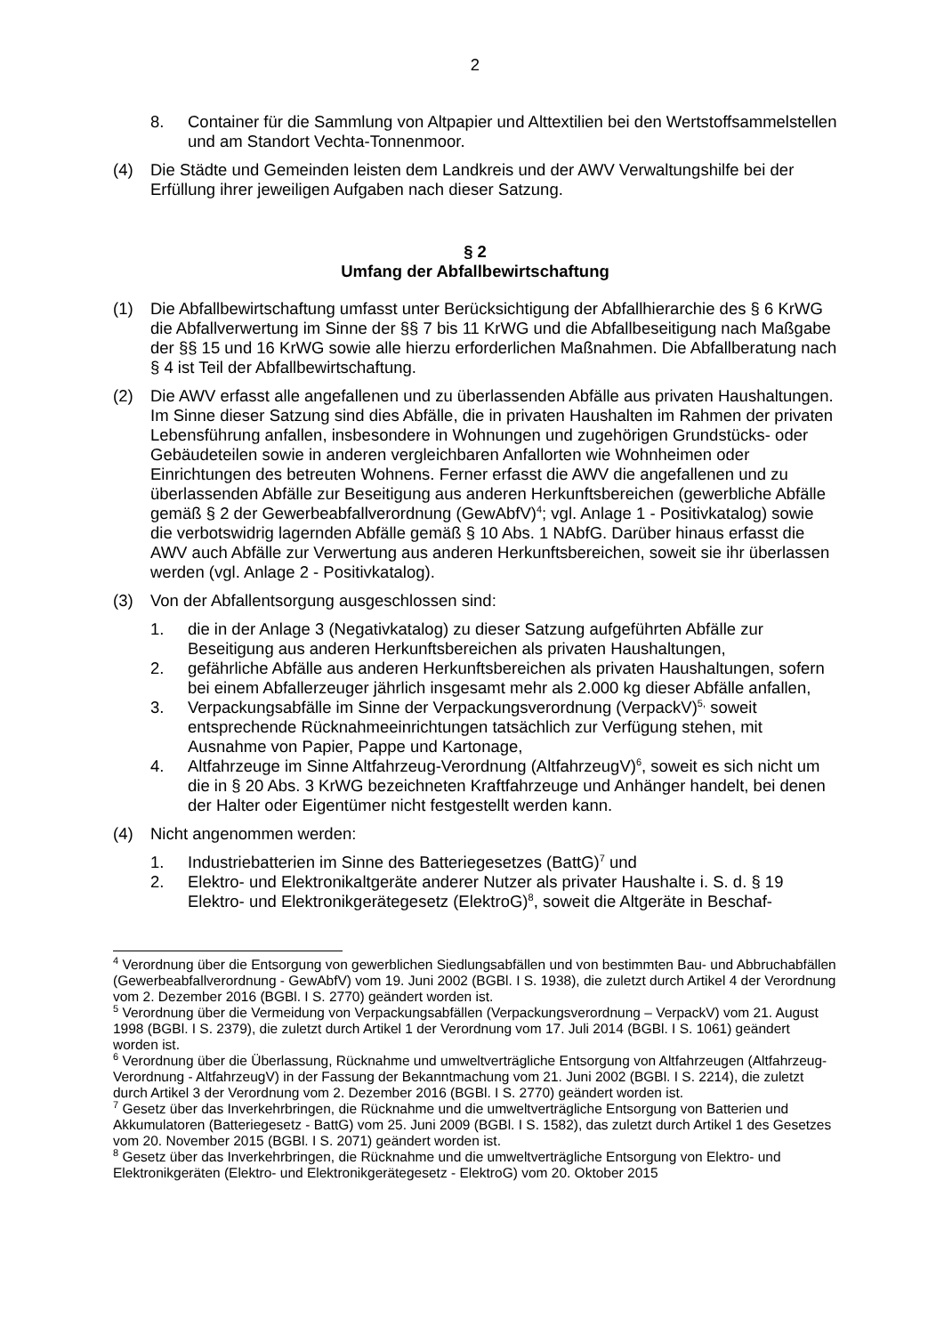2
8. Container für die Sammlung von Altpapier und Alttextilien bei den Wertstoffsammelstellen und am Standort Vechta-Tonnenmoor.
(4) Die Städte und Gemeinden leisten dem Landkreis und der AWV Verwaltungshilfe bei der Erfüllung ihrer jeweiligen Aufgaben nach dieser Satzung.
§ 2
Umfang der Abfallbewirtschaftung
(1) Die Abfallbewirtschaftung umfasst unter Berücksichtigung der Abfallhierarchie des § 6 KrWG die Abfallverwertung im Sinne der §§ 7 bis 11 KrWG und die Abfallbeseitigung nach Maßgabe der §§ 15 und 16 KrWG sowie alle hierzu erforderlichen Maßnahmen. Die Abfallberatung nach § 4 ist Teil der Abfallbewirtschaftung.
(2) Die AWV erfasst alle angefallenen und zu überlassenden Abfälle aus privaten Haushaltungen. Im Sinne dieser Satzung sind dies Abfälle, die in privaten Haushalten im Rahmen der privaten Lebensführung anfallen, insbesondere in Wohnungen und zugehörigen Grundstücks- oder Gebäudeteilen sowie in anderen vergleichbaren Anfallorten wie Wohnheimen oder Einrichtungen des betreuten Wohnens. Ferner erfasst die AWV die angefallenen und zu überlassenden Abfälle zur Beseitigung aus anderen Herkunftsbereichen (gewerbliche Abfälle gemäß § 2 der Gewerbeabfallverordnung (GewAbfV)<sup>4</sup>; vgl. Anlage 1 - Positivkatalog) sowie die verbotswidrig lagernden Abfälle gemäß § 10 Abs. 1 NAbfG. Darüber hinaus erfasst die AWV auch Abfälle zur Verwertung aus anderen Herkunftsbereichen, soweit sie ihr überlassen werden (vgl. Anlage 2 - Positivkatalog).
(3) Von der Abfallentsorgung ausgeschlossen sind:
1. die in der Anlage 3 (Negativkatalog) zu dieser Satzung aufgeführten Abfälle zur Beseitigung aus anderen Herkunftsbereichen als privaten Haushaltungen,
2. gefährliche Abfälle aus anderen Herkunftsbereichen als privaten Haushaltungen, sofern bei einem Abfallerzeuger jährlich insgesamt mehr als 2.000 kg dieser Abfälle anfallen,
3. Verpackungsabfälle im Sinne der Verpackungsverordnung (VerpackV)<sup>5,</sup> soweit entsprechende Rücknahmeeinrichtungen tatsächlich zur Verfügung stehen, mit Ausnahme von Papier, Pappe und Kartonage,
4. Altfahrzeuge im Sinne Altfahrzeug-Verordnung (AltfahrzeugV)<sup>6</sup>, soweit es sich nicht um die in § 20 Abs. 3 KrWG bezeichneten Kraftfahrzeuge und Anhänger handelt, bei denen der Halter oder Eigentümer nicht festgestellt werden kann.
(4) Nicht angenommen werden:
1. Industriebatterien im Sinne des Batteriegesetzes (BattG)<sup>7</sup> und
2. Elektro- und Elektronikaltgeräte anderer Nutzer als privater Haushalte i. S. d. § 19 Elektro- und Elektronikgerätegesetz (ElektroG)<sup>8</sup>, soweit die Altgeräte in Beschaf-
<sup>4</sup> Verordnung über die Entsorgung von gewerblichen Siedlungsabfällen und von bestimmten Bau- und Abbruchabfällen (Gewerbeabfallverordnung - GewAbfV) vom 19. Juni 2002 (BGBl. I S. 1938), die zuletzt durch Artikel 4 der Verordnung vom 2. Dezember 2016 (BGBl. I S. 2770) geändert worden ist.
<sup>5</sup> Verordnung über die Vermeidung von Verpackungsabfällen (Verpackungsverordnung – VerpackV) vom 21. August 1998 (BGBl. I S. 2379), die zuletzt durch Artikel 1 der Verordnung vom 17. Juli 2014 (BGBl. I S. 1061) geändert worden ist.
<sup>6</sup> Verordnung über die Überlassung, Rücknahme und umweltverträgliche Entsorgung von Altfahrzeugen (Altfahrzeug-Verordnung - AltfahrzeugV) in der Fassung der Bekanntmachung vom 21. Juni 2002 (BGBl. I S. 2214), die zuletzt durch Artikel 3 der Verordnung vom 2. Dezember 2016 (BGBl. I S. 2770) geändert worden ist.
<sup>7</sup> Gesetz über das Inverkehrbringen, die Rücknahme und die umweltverträgliche Entsorgung von Batterien und Akkumulatoren (Batteriegesetz - BattG) vom 25. Juni 2009 (BGBl. I S. 1582), das zuletzt durch Artikel 1 des Gesetzes vom 20. November 2015 (BGBl. I S. 2071) geändert worden ist.
<sup>8</sup> Gesetz über das Inverkehrbringen, die Rücknahme und die umweltverträgliche Entsorgung von Elektro- und Elektronikgeräten (Elektro- und Elektronikgerätegesetz - ElektroG) vom 20. Oktober 2015